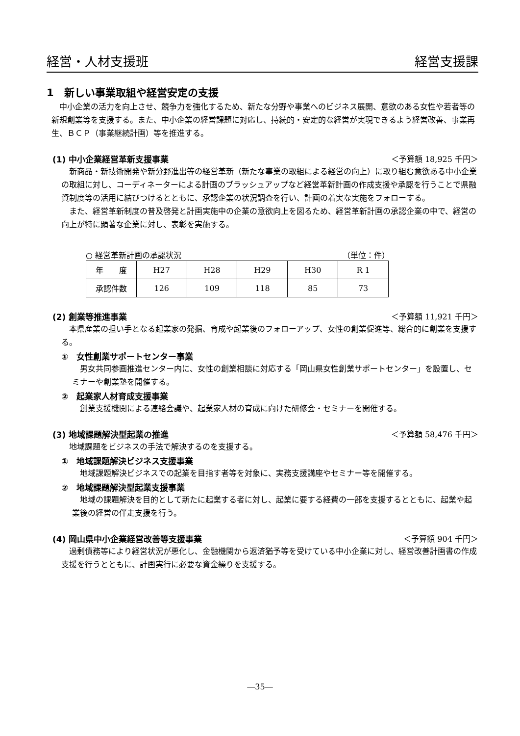経営・人材支援班 経営支援課
1　新しい事業取組や経営安定の支援
中小企業の活力を向上させ、競争力を強化するため、新たな分野や事業へのビジネス展開、意欲のある女性や若者等の新規創業等を支援する。また、中小企業の経営課題に対応し、持続的・安定的な経営が実現できるよう経営改善、事業再生、ＢＣＰ（事業継続計画）等を推進する。
(1) 中小企業経営革新支援事業 ＜予算額 18,925 千円＞
新商品・新技術開発や新分野進出等の経営革新（新たな事業の取組による経営の向上）に取り組む意欲ある中小企業の取組に対し、コーディネーターによる計画のブラッシュアップなど経営革新計画の作成支援や承認を行うことで県融資制度等の活用に結びつけるとともに、承認企業の状況調査を行い、計画の着実な実施をフォローする。
また、経営革新制度の普及啓発と計画実施中の企業の意欲向上を図るため、経営革新計画の承認企業の中で、経営の向上が特に顕著な企業に対し、表彰を実施する。
○ 経営革新計画の承認状況 （単位：件）
| 年 度 | H27 | H28 | H29 | H30 | R 1 |
| 承認件数 | 126 | 109 | 118 | 85 | 73 |
(2) 創業等推進事業 ＜予算額 11,921 千円＞
本県産業の担い手となる起業家の発掘、育成や起業後のフォローアップ、女性の創業促進等、総合的に創業を支援する。
①　女性創業サポートセンター事業
男女共同参画推進センター内に、女性の創業相談に対応する「岡山県女性創業サポートセンター」を設置し、セミナーや創業塾を開催する。
②　起業家人材育成支援事業
創業支援機関による連絡会議や、起業家人材の育成に向けた研修会・セミナーを開催する。
(3) 地域課題解決型起業の推進 ＜予算額 58,476 千円＞
地域課題をビジネスの手法で解決するのを支援する。
①　地域課題解決ビジネス支援事業
地域課題解決ビジネスでの起業を目指す者等を対象に、実務支援講座やセミナー等を開催する。
②　地域課題解決型起業支援事業
地域の課題解決を目的として新たに起業する者に対し、起業に要する経費の一部を支援するとともに、起業や起業後の経営の伴走支援を行う。
(4) 岡山県中小企業経営改善等支援事業 ＜予算額 904 千円＞
過剰債務等により経営状況が悪化し、金融機関から返済猶予等を受けている中小企業に対し、経営改善計画書の作成支援を行うとともに、計画実行に必要な資金繰りを支援する。
―35―